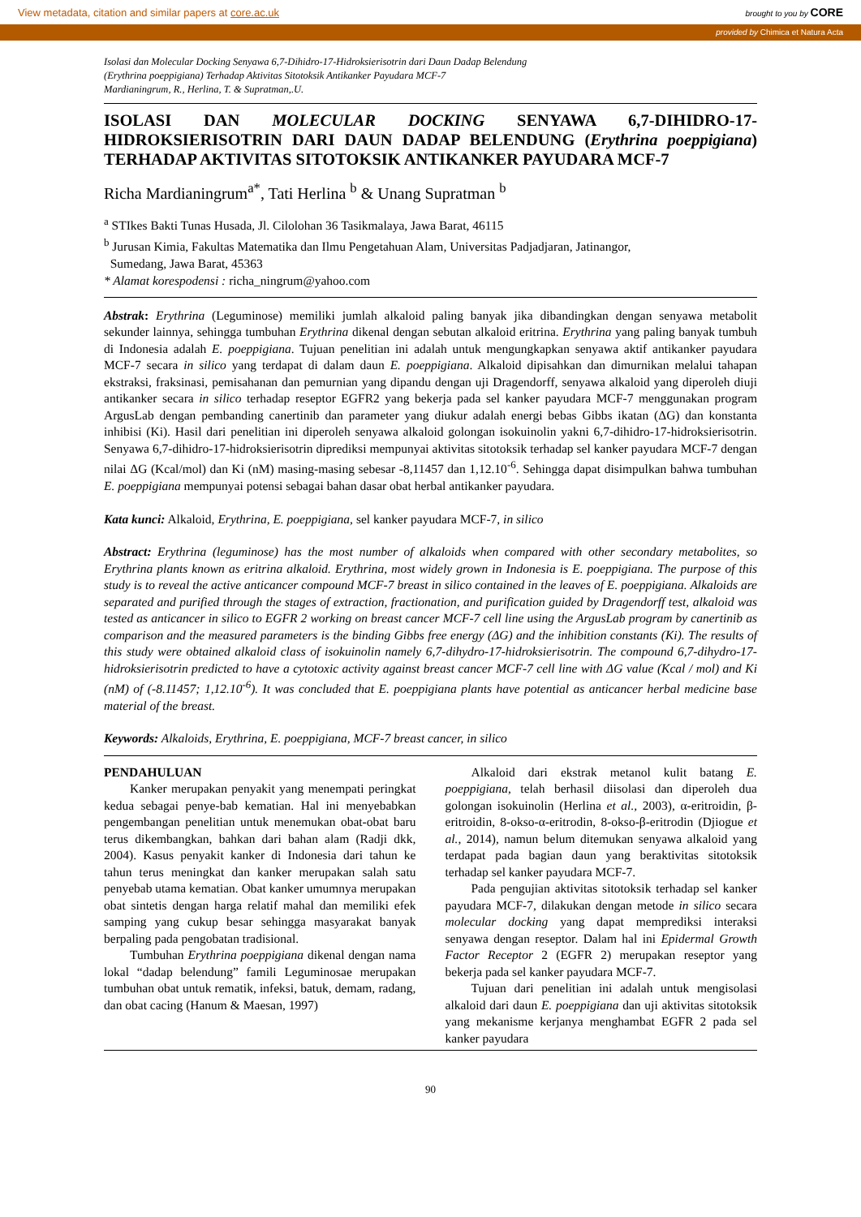View metadata, citation and similar papers at core.ac.uk brought to you by CORE
provided by Chimica et Natura Acta
Isolasi dan Molecular Docking Senyawa 6,7-Dihidro-17-Hidroksierisotrin dari Daun Dadap Belendung
(Erythrina poeppigiana) Terhadap Aktivitas Sitotoksik Antikanker Payudara MCF-7
Mardianingrum, R., Herlina, T. & Supratman,.U.
ISOLASI DAN MOLECULAR DOCKING SENYAWA 6,7-DIHIDRO-17-HIDROKSIERISOTRIN DARI DAUN DADAP BELENDUNG (Erythrina poeppigiana) TERHADAP AKTIVITAS SITOTOKSIK ANTIKANKER PAYUDARA MCF-7
Richa Mardianingrum<sup>a*</sup>, Tati Herlina <sup>b</sup> & Unang Supratman <sup>b</sup>
<sup>a</sup> STIkes Bakti Tunas Husada, Jl. Cilolohan 36 Tasikmalaya, Jawa Barat, 46115
<sup>b</sup> Jurusan Kimia, Fakultas Matematika dan Ilmu Pengetahuan Alam, Universitas Padjadjaran, Jatinangor,
Sumedang, Jawa Barat, 45363
* Alamat korespodensi : richa_ningrum@yahoo.com
Abstrak: Erythrina (Leguminose) memiliki jumlah alkaloid paling banyak jika dibandingkan dengan senyawa metabolit sekunder lainnya, sehingga tumbuhan Erythrina dikenal dengan sebutan alkaloid eritrina. Erythrina yang paling banyak tumbuh di Indonesia adalah E. poeppigiana. Tujuan penelitian ini adalah untuk mengungkapkan senyawa aktif antikanker payudara MCF-7 secara in silico yang terdapat di dalam daun E. poeppigiana. Alkaloid dipisahkan dan dimurnikan melalui tahapan ekstraksi, fraksinasi, pemisahanan dan pemurnian yang dipandu dengan uji Dragendorff, senyawa alkaloid yang diperoleh diuji antikanker secara in silico terhadap reseptor EGFR2 yang bekerja pada sel kanker payudara MCF-7 menggunakan program ArgusLab dengan pembanding canertinib dan parameter yang diukur adalah energi bebas Gibbs ikatan (ΔG) dan konstanta inhibisi (Ki). Hasil dari penelitian ini diperoleh senyawa alkaloid golongan isokuinolin yakni 6,7-dihidro-17-hidroksierisotrin. Senyawa 6,7-dihidro-17-hidroksierisotrin diprediksi mempunyai aktivitas sitotoksik terhadap sel kanker payudara MCF-7 dengan nilai ΔG (Kcal/mol) dan Ki (nM) masing-masing sebesar -8,11457 dan 1,12.10<sup>-6</sup>. Sehingga dapat disimpulkan bahwa tumbuhan E. poeppigiana mempunyai potensi sebagai bahan dasar obat herbal antikanker payudara.
Kata kunci: Alkaloid, Erythrina, E. poeppigiana, sel kanker payudara MCF-7, in silico
Abstract: Erythrina (leguminose) has the most number of alkaloids when compared with other secondary metabolites, so Erythrina plants known as eritrina alkaloid. Erythrina, most widely grown in Indonesia is E. poeppigiana. The purpose of this study is to reveal the active anticancer compound MCF-7 breast in silico contained in the leaves of E. poeppigiana. Alkaloids are separated and purified through the stages of extraction, fractionation, and purification guided by Dragendorff test, alkaloid was tested as anticancer in silico to EGFR 2 working on breast cancer MCF-7 cell line using the ArgusLab program by canertinib as comparison and the measured parameters is the binding Gibbs free energy (ΔG) and the inhibition constants (Ki). The results of this study were obtained alkaloid class of isokuinolin namely 6,7-dihydro-17-hidroksierisotrin. The compound 6,7-dihydro-17-hidroksierisotrin predicted to have a cytotoxic activity against breast cancer MCF-7 cell line with ΔG value (Kcal / mol) and Ki (nM) of (-8.11457; 1,12.10<sup>-6</sup>). It was concluded that E. poeppigiana plants have potential as anticancer herbal medicine base material of the breast.
Keywords: Alkaloids, Erythrina, E. poeppigiana, MCF-7 breast cancer, in silico
PENDAHULUAN
Kanker merupakan penyakit yang menempati peringkat kedua sebagai penye-bab kematian. Hal ini menyebabkan pengembangan penelitian untuk menemukan obat-obat baru terus dikembangkan, bahkan dari bahan alam (Radji dkk, 2004). Kasus penyakit kanker di Indonesia dari tahun ke tahun terus meningkat dan kanker merupakan salah satu penyebab utama kematian. Obat kanker umumnya merupakan obat sintetis dengan harga relatif mahal dan memiliki efek samping yang cukup besar sehingga masyarakat banyak berpaling pada pengobatan tradisional.
Tumbuhan Erythrina poeppigiana dikenal dengan nama lokal “dadap belendung” famili Leguminosae merupakan tumbuhan obat untuk rematik, infeksi, batuk, demam, radang, dan obat cacing (Hanum & Maesan, 1997)
Alkaloid dari ekstrak metanol kulit batang E. poeppigiana, telah berhasil diisolasi dan diperoleh dua golongan isokuinolin (Herlina et al., 2003), α-eritroidin, β-eritroidin, 8-okso-α-eritrodin, 8-okso-β-eritrodin (Djiogue et al., 2014), namun belum ditemukan senyawa alkaloid yang terdapat pada bagian daun yang beraktivitas sitotoksik terhadap sel kanker payudara MCF-7.
Pada pengujian aktivitas sitotoksik terhadap sel kanker payudara MCF-7, dilakukan dengan metode in silico secara molecular docking yang dapat memprediksi interaksi senyawa dengan reseptor. Dalam hal ini Epidermal Growth Factor Receptor 2 (EGFR 2) merupakan reseptor yang bekerja pada sel kanker payudara MCF-7.
Tujuan dari penelitian ini adalah untuk mengisolasi alkaloid dari daun E. poeppigiana dan uji aktivitas sitotoksik yang mekanisme kerjanya menghambat EGFR 2 pada sel kanker payudara
90